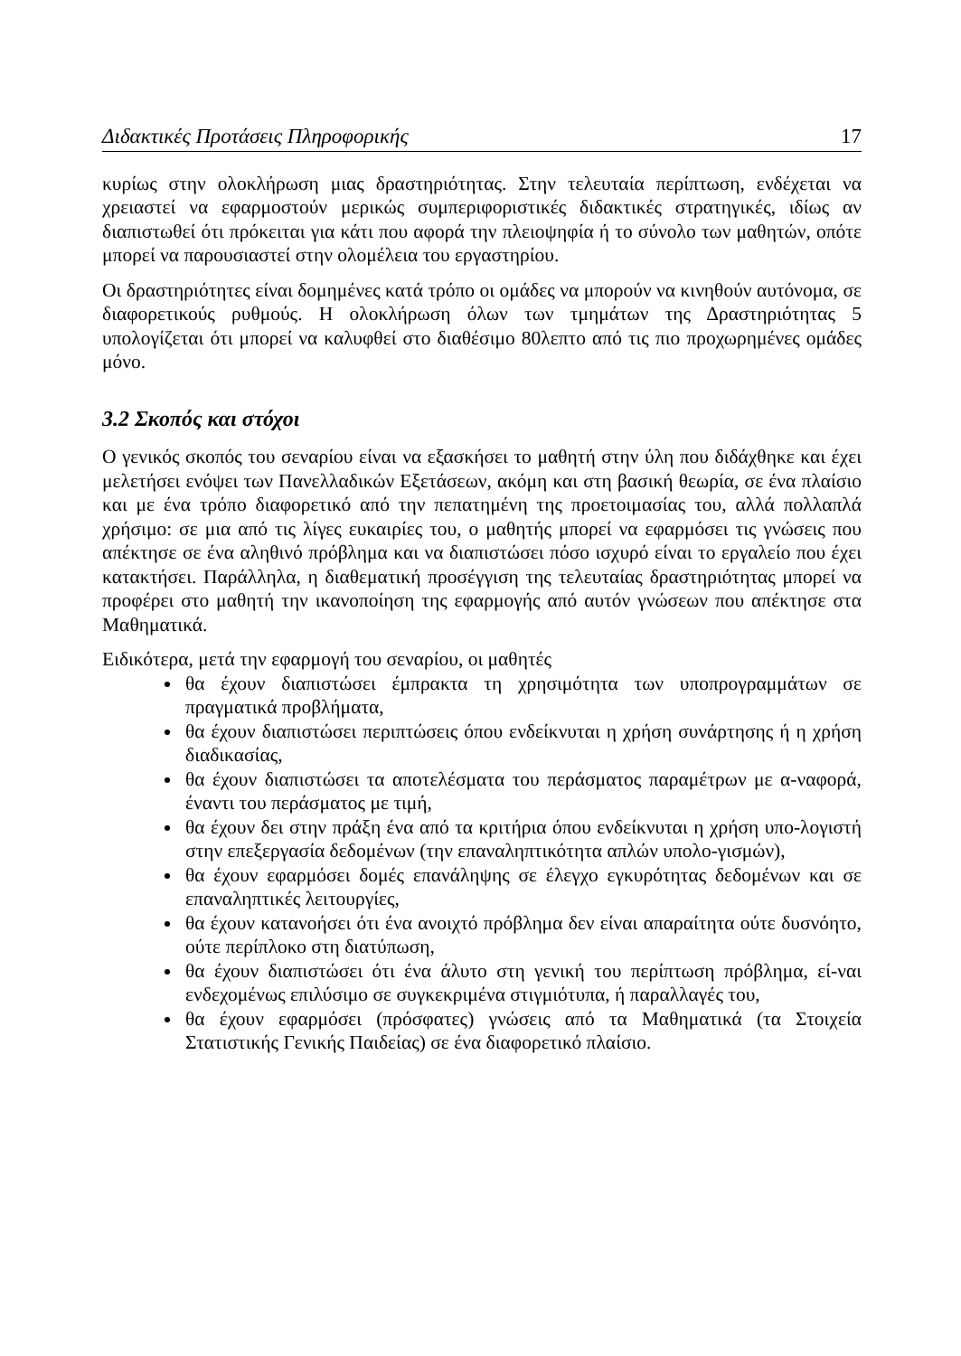Διδακτικές Προτάσεις Πληροφορικής 17
κυρίως στην ολοκλήρωση μιας δραστηριότητας. Στην τελευταία περίπτωση, ενδέχεται να χρειαστεί να εφαρμοστούν μερικώς συμπεριφοριστικές διδακτικές στρατηγικές, ιδίως αν διαπιστωθεί ότι πρόκειται για κάτι που αφορά την πλειοψηφία ή το σύνολο των μαθητών, οπότε μπορεί να παρουσιαστεί στην ολομέλεια του εργαστηρίου.
Οι δραστηριότητες είναι δομημένες κατά τρόπο οι ομάδες να μπορούν να κινηθούν αυτόνομα, σε διαφορετικούς ρυθμούς. Η ολοκλήρωση όλων των τμημάτων της Δραστηριότητας 5 υπολογίζεται ότι μπορεί να καλυφθεί στο διαθέσιμο 80λεπτο από τις πιο προχωρημένες ομάδες μόνο.
3.2 Σκοπός και στόχοι
Ο γενικός σκοπός του σεναρίου είναι να εξασκήσει το μαθητή στην ύλη που διδάχθηκε και έχει μελετήσει ενόψει των Πανελλαδικών Εξετάσεων, ακόμη και στη βασική θεωρία, σε ένα πλαίσιο και με ένα τρόπο διαφορετικό από την πεπατημένη της προετοιμασίας του, αλλά πολλαπλά χρήσιμο: σε μια από τις λίγες ευκαιρίες του, ο μαθητής μπορεί να εφαρμόσει τις γνώσεις που απέκτησε σε ένα αληθινό πρόβλημα και να διαπιστώσει πόσο ισχυρό είναι το εργαλείο που έχει κατακτήσει. Παράλληλα, η διαθεματική προσέγγιση της τελευταίας δραστηριότητας μπορεί να προφέρει στο μαθητή την ικανοποίηση της εφαρμογής από αυτόν γνώσεων που απέκτησε στα Μαθηματικά.
Ειδικότερα, μετά την εφαρμογή του σεναρίου, οι μαθητές
θα έχουν διαπιστώσει έμπρακτα τη χρησιμότητα των υποπρογραμμάτων σε πραγματικά προβλήματα,
θα έχουν διαπιστώσει περιπτώσεις όπου ενδείκνυται η χρήση συνάρτησης ή η χρήση διαδικασίας,
θα έχουν διαπιστώσει τα αποτελέσματα του περάσματος παραμέτρων με α-ναφορά, έναντι του περάσματος με τιμή,
θα έχουν δει στην πράξη ένα από τα κριτήρια όπου ενδείκνυται η χρήση υπο-λογιστή στην επεξεργασία δεδομένων (την επαναληπτικότητα απλών υπολο-γισμών),
θα έχουν εφαρμόσει δομές επανάληψης σε έλεγχο εγκυρότητας δεδομένων και σε επαναληπτικές λειτουργίες,
θα έχουν κατανοήσει ότι ένα ανοιχτό πρόβλημα δεν είναι απαραίτητα ούτε δυσνόητο, ούτε περίπλοκο στη διατύπωση,
θα έχουν διαπιστώσει ότι ένα άλυτο στη γενική του περίπτωση πρόβλημα, εί-ναι ενδεχομένως επιλύσιμο σε συγκεκριμένα στιγμιότυπα, ή παραλλαγές του,
θα έχουν εφαρμόσει (πρόσφατες) γνώσεις από τα Μαθηματικά (τα Στοιχεία Στατιστικής Γενικής Παιδείας) σε ένα διαφορετικό πλαίσιο.